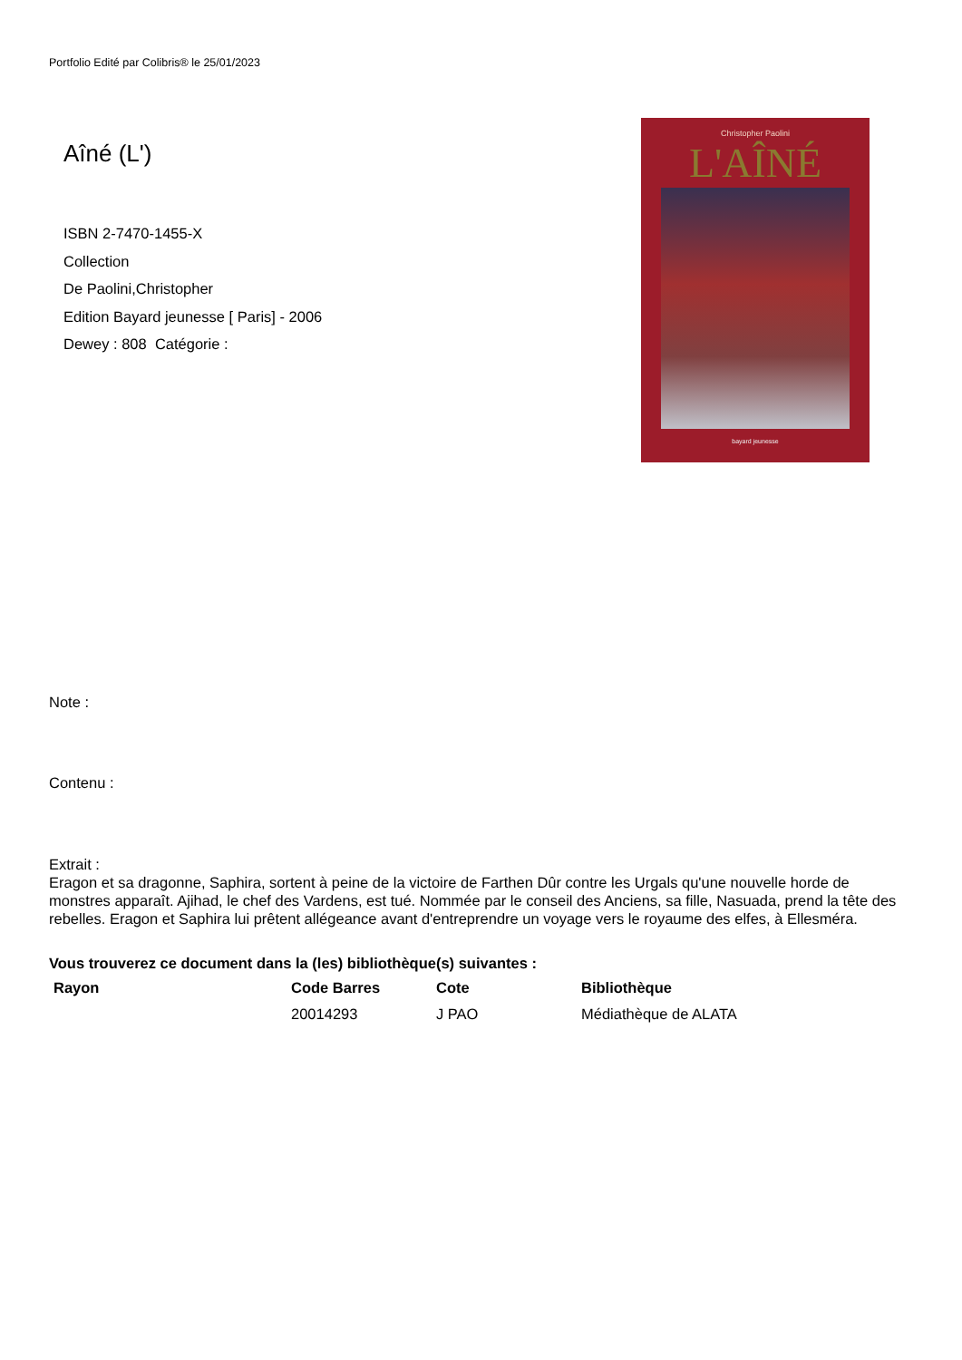Portfolio Edité par Colibris® le 25/01/2023
Aîné (L')
ISBN 2-7470-1455-X
Collection
De Paolini,Christopher
Edition Bayard jeunesse [ Paris] - 2006
Dewey : 808 Catégorie :
Christopher Paolini
L'AÎNÉ
bayard jeunesse
Note :
Contenu :
Extrait :
Eragon et sa dragonne, Saphira, sortent à peine de la victoire de Farthen Dûr contre les Urgals qu'une nouvelle horde de monstres apparaît. Ajihad, le chef des Vardens, est tué. Nommée par le conseil des Anciens, sa fille, Nasuada, prend la tête des rebelles. Eragon et Saphira lui prêtent allégeance avant d'entreprendre un voyage vers le royaume des elfes, à Ellesméra.
Vous trouverez ce document dans la (les) bibliothèque(s) suivantes :
| Rayon | Code Barres | Cote | Bibliothèque |
| --- | --- | --- | --- |
| | 20014293 | J PAO | Médiathèque de ALATA |